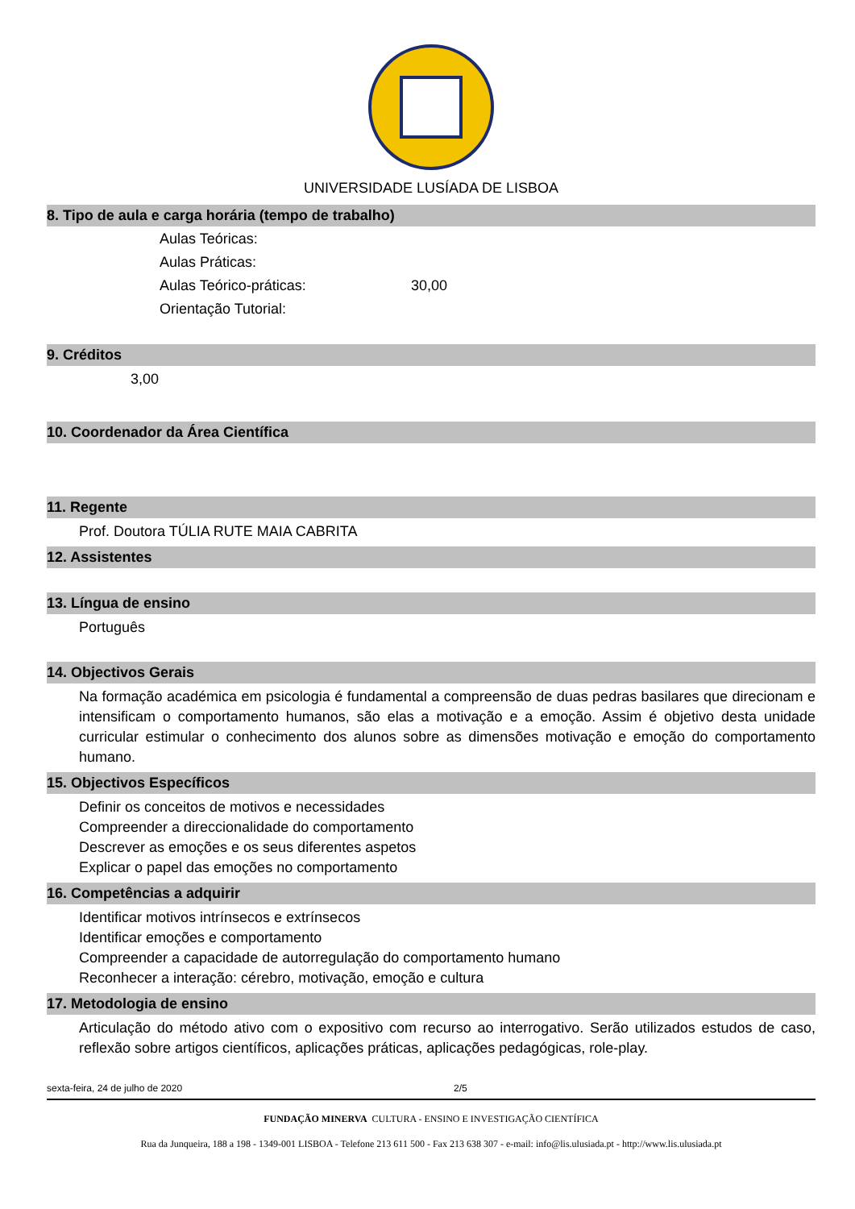UNIVERSIDADE LUSÍADA DE LISBOA
8. Tipo de aula e carga horária (tempo de trabalho)
| Aulas Teóricas: | |
| Aulas Práticas: | |
| Aulas Teórico-práticas: | 30,00 |
| Orientação Tutorial: | |
9. Créditos
3,00
10. Coordenador da Área Científica
11. Regente
Prof. Doutora TÚLIA RUTE MAIA CABRITA
12. Assistentes
13. Língua de ensino
Português
14. Objectivos Gerais
Na formação académica em psicologia é fundamental a compreensão de duas pedras basilares que direcionam e intensificam o comportamento humanos, são elas a motivação e a emoção. Assim é objetivo desta unidade curricular estimular o conhecimento dos alunos sobre as dimensões motivação e emoção do comportamento humano.
15. Objectivos Específicos
Definir os conceitos de motivos e necessidades
Compreender a direccionalidade do comportamento
Descrever as emoções e os seus diferentes aspetos
Explicar o papel das emoções no comportamento
16. Competências a adquirir
Identificar motivos intrínsecos e extrínsecos
Identificar emoções e comportamento
Compreender a capacidade de autorregulação do comportamento humano
Reconhecer a interação: cérebro, motivação, emoção e cultura
17. Metodologia de ensino
Articulação do método ativo com o expositivo com recurso ao interrogativo. Serão utilizados estudos de caso, reflexão sobre artigos científicos, aplicações práticas, aplicações pedagógicas, role-play.
sexta-feira, 24 de julho de 2020 2/5
FUNDAÇÃO MINERVA CULTURA - ENSINO E INVESTIGAÇÃO CIENTÍFICA
Rua da Junqueira, 188 a 198 - 1349-001 LISBOA - Telefone 213 611 500 - Fax 213 638 307 - e-mail: info@lis.ulusiada.pt - http://www.lis.ulusiada.pt